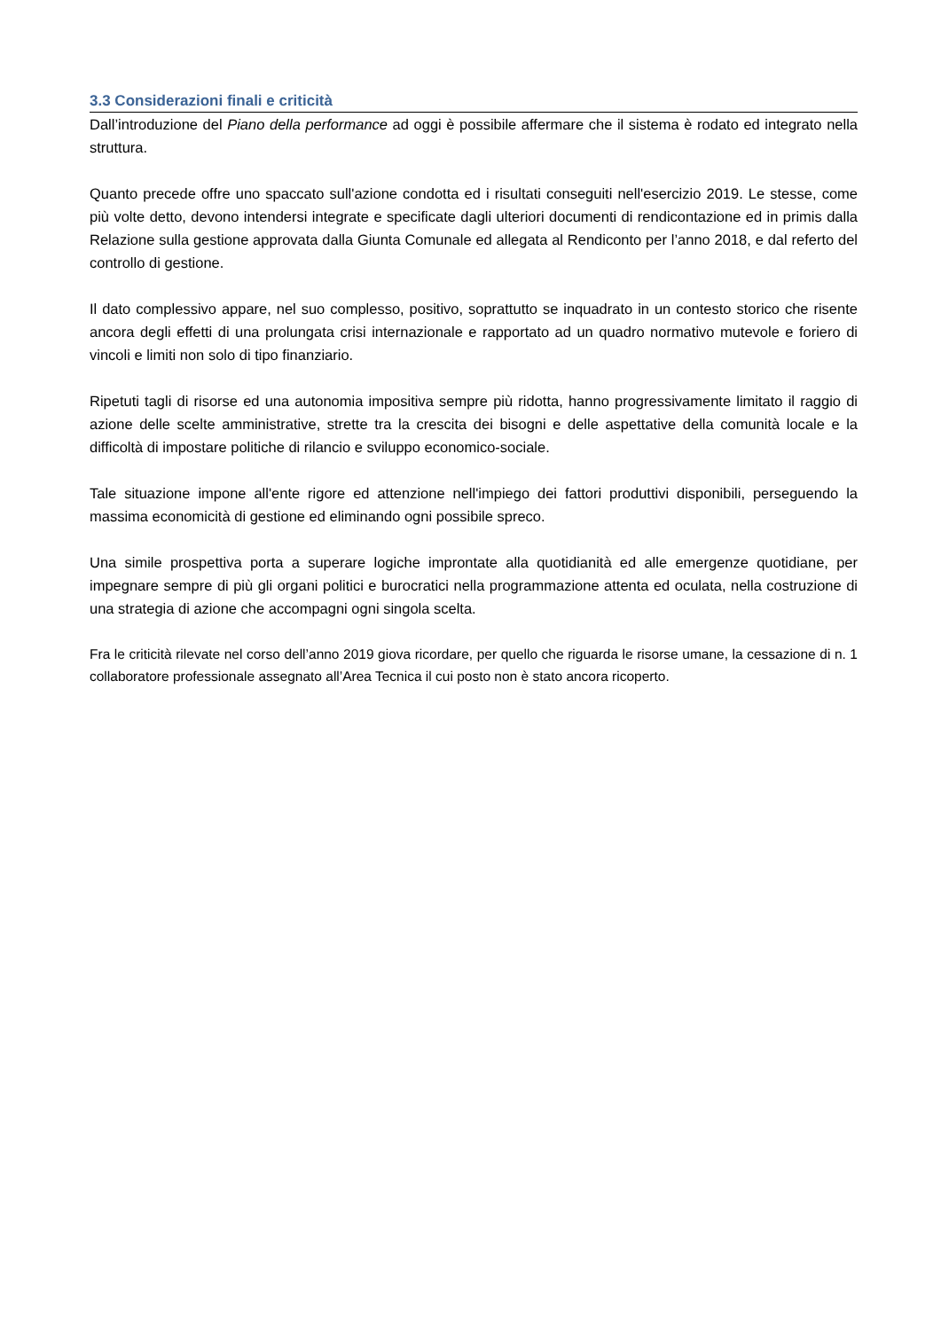3.3 Considerazioni finali e criticità
Dall’introduzione del Piano della performance ad oggi è possibile affermare che il sistema è rodato ed integrato nella struttura.
Quanto precede offre uno spaccato sull'azione condotta ed i risultati conseguiti nell'esercizio 2019. Le stesse, come più volte detto, devono intendersi integrate e specificate dagli ulteriori documenti di rendicontazione ed in primis dalla Relazione sulla gestione approvata dalla Giunta Comunale ed allegata al Rendiconto per l’anno 2018, e dal referto del controllo di gestione.
Il dato complessivo appare, nel suo complesso, positivo, soprattutto se inquadrato in un contesto storico che risente ancora degli effetti di una prolungata crisi internazionale e rapportato ad un quadro normativo mutevole e foriero di vincoli e limiti non solo di tipo finanziario.
Ripetuti tagli di risorse ed una autonomia impositiva sempre più ridotta, hanno progressivamente limitato il raggio di azione delle scelte amministrative, strette tra la crescita dei bisogni e delle aspettative della comunità locale e la difficoltà di impostare politiche di rilancio e sviluppo economico-sociale.
Tale situazione impone all'ente rigore ed attenzione nell'impiego dei fattori produttivi disponibili, perseguendo la massima economicità di gestione ed eliminando ogni possibile spreco.
Una simile prospettiva porta a superare logiche improntate alla quotidianità ed alle emergenze quotidiane, per impegnare sempre di più gli organi politici e burocratici nella programmazione attenta ed oculata, nella costruzione di una strategia di azione che accompagni ogni singola scelta.
Fra le criticità rilevate nel corso dell’anno 2019 giova ricordare, per quello che riguarda le risorse umane, la cessazione di n. 1 collaboratore professionale assegnato all’Area Tecnica il cui posto non è stato ancora ricoperto.